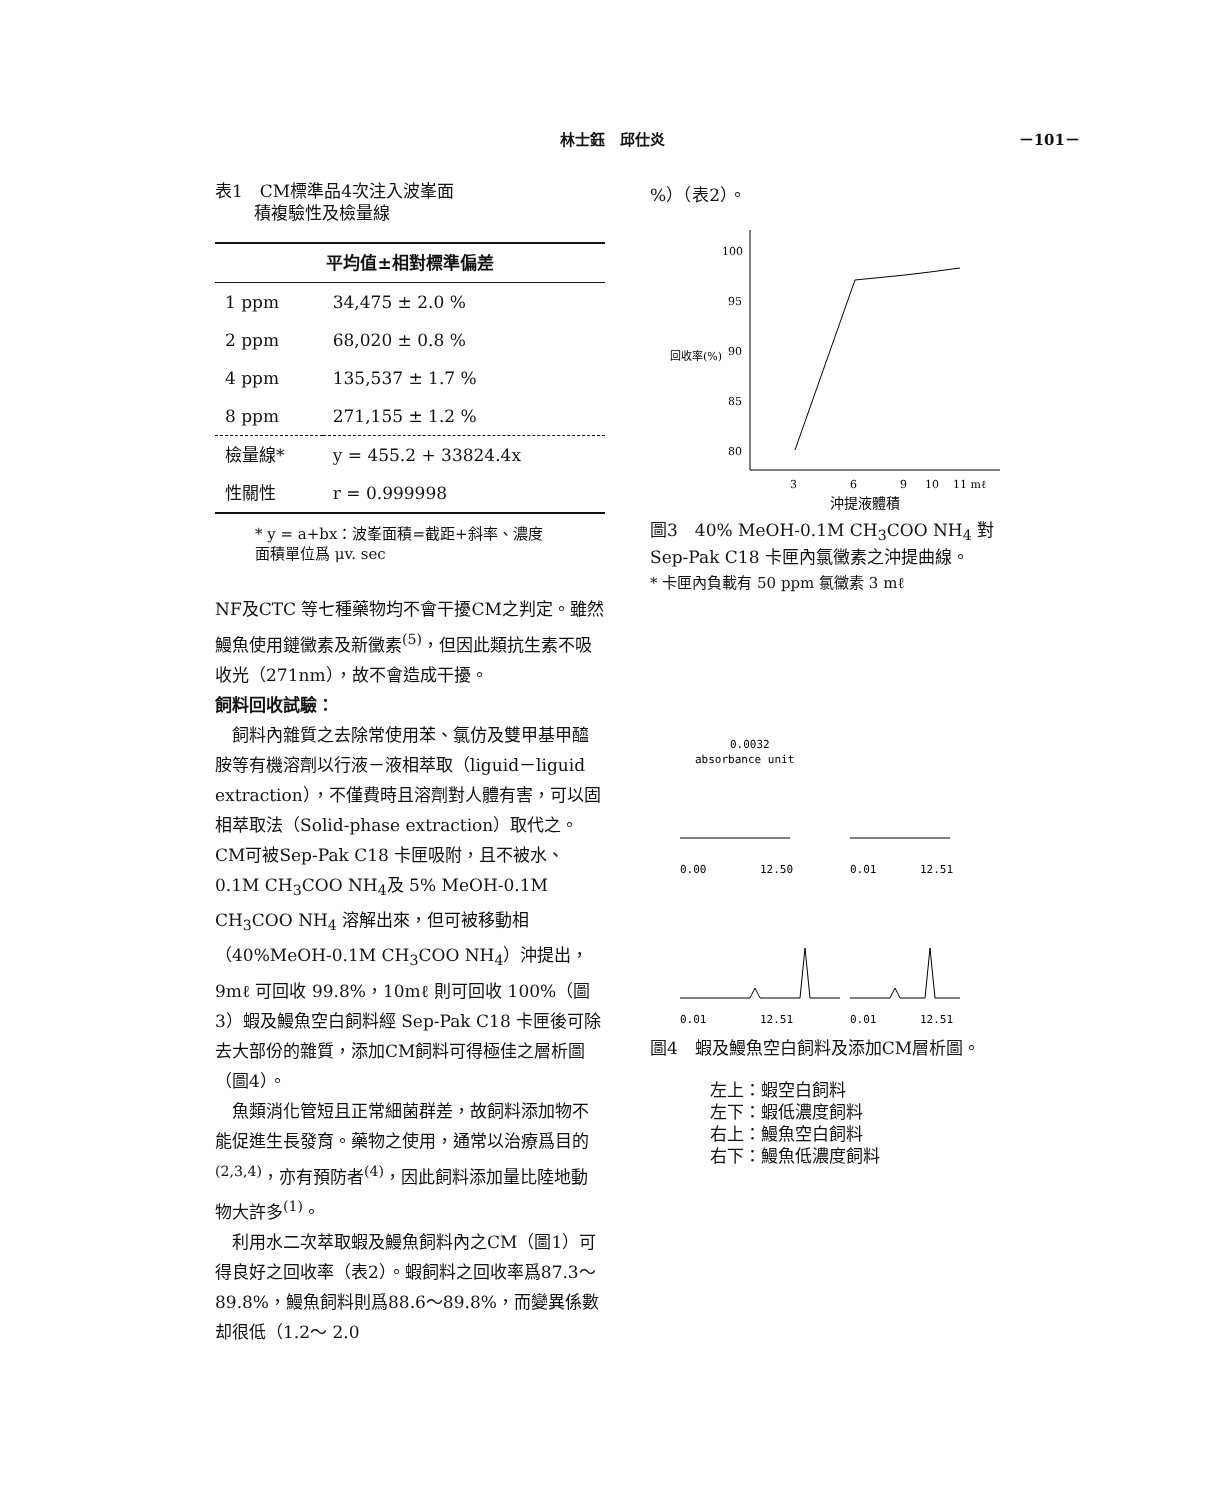林士鈺　邱仕炎 －101－
表1　CM標準品4次注入波峯面
　　 積複驗性及檢量線
| 平均值±相對標準偏差 | |
| --- | --- |
| 1 ppm | 34,475 ± 2.0 % |
| 2 ppm | 68,020 ± 0.8 % |
| 4 ppm | 135,537 ± 1.7 % |
| 8 ppm | 271,155 ± 1.2 % |
| 檢量線* | y = 455.2 + 33824.4x |
| 性關性 | r = 0.999998 |
* y = a+bx：波峯面積=截距+斜率、濃度
面積單位爲 μv. sec
NF及CTC 等七種藥物均不會干擾CM之判定。雖然鰻魚使用鏈黴素及新黴素<sup>(5)</sup>，但因此類抗生素不吸收光（271nm），故不會造成干擾。
飼料回收試驗：
　飼料內雜質之去除常使用苯、氯仿及雙甲基甲醯胺等有機溶劑以行液－液相萃取（liguid－liguid extraction），不僅費時且溶劑對人體有害，可以固相萃取法（Solid-phase extraction）取代之。CM可被Sep-Pak C18 卡匣吸附，且不被水、0.1M CH<sub>3</sub>COO NH<sub>4</sub>及 5% MeOH-0.1M CH<sub>3</sub>COO NH<sub>4</sub> 溶解出來，但可被移動相（40%MeOH-0.1M CH<sub>3</sub>COO NH<sub>4</sub>）沖提出，9mℓ 可回收 99.8%，10mℓ 則可回收 100%（圖3）蝦及鰻魚空白飼料經 Sep-Pak C18 卡匣後可除去大部份的雜質，添加CM飼料可得極佳之層析圖（圖4）。
　魚類消化管短且正常細菌群差，故飼料添加物不能促進生長發育。藥物之使用，通常以治療爲目的<sup>(2,3,4)</sup>，亦有預防者<sup>(4)</sup>，因此飼料添加量比陸地動物大許多<sup>(1)</sup>。
　利用水二次萃取蝦及鰻魚飼料內之CM（圖1）可得良好之回收率（表2）。蝦飼料之回收率爲87.3～89.8%，鰻魚飼料則爲88.6～89.8%，而變異係數却很低（1.2～ 2.0
%）（表2）。
回收率(%)
100
95
90
85
80
3
6
9
10
11 mℓ
沖提液體積
圖3　40% MeOH-0.1M CH<sub>3</sub>COO NH<sub>4</sub> 對 Sep-Pak C18 卡匣內氯黴素之沖提曲線。
* 卡匣內負載有 50 ppm 氯黴素 3 mℓ
0.0032
absorbance unit
0.00
12.50
0.01
12.51
0.01
12.51
0.01
12.51
圖4　蝦及鰻魚空白飼料及添加CM層析圖。
左上：蝦空白飼料
左下：蝦低濃度飼料
右上：鰻魚空白飼料
右下：鰻魚低濃度飼料